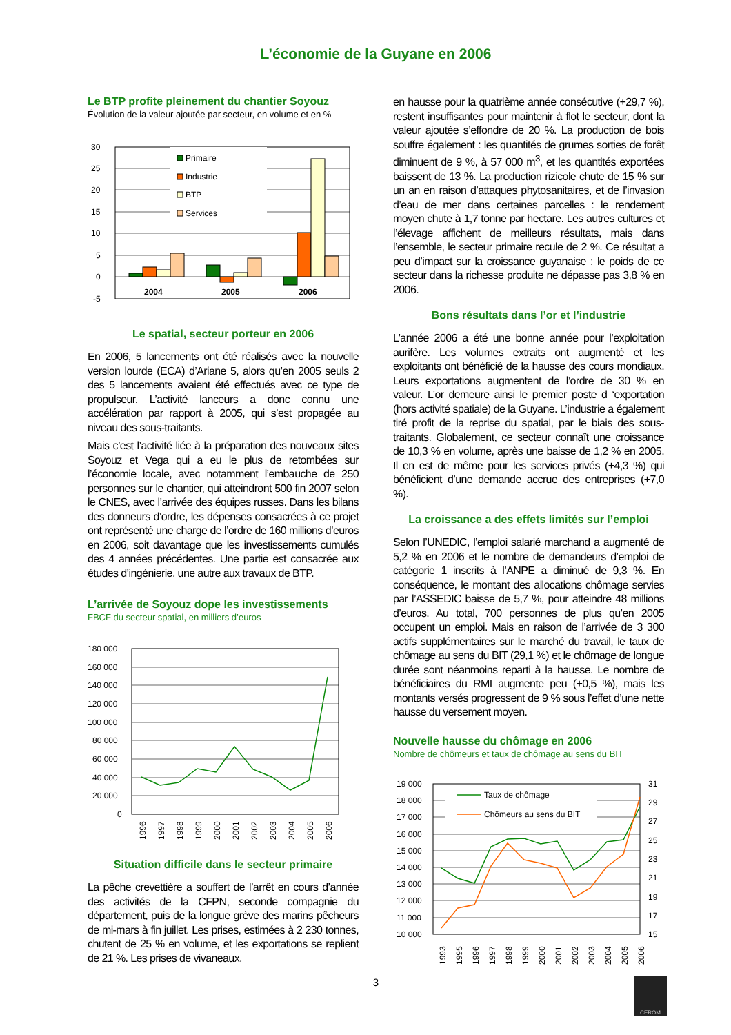L’économie de la Guyane en 2006
Le BTP profite pleinement du chantier Soyouz
Évolution de la valeur ajoutée par secteur, en volume et en %
30
25
20
15
10
5
0
-5
Primaire
Industrie
BTP
Services
2004
2005
2006
Le spatial, secteur porteur en 2006
En 2006, 5 lancements ont été réalisés avec la nouvelle version lourde (ECA) d’Ariane 5, alors qu’en 2005 seuls 2 des 5 lancements avaient été effectués avec ce type de propulseur. L’activité lanceurs a donc connu une accélération par rapport à 2005, qui s’est propagée au niveau des sous-traitants.
Mais c’est l’activité liée à la préparation des nouveaux sites Soyouz et Vega qui a eu le plus de retombées sur l’économie locale, avec notamment l’embauche de 250 personnes sur le chantier, qui atteindront 500 fin 2007 selon le CNES, avec l’arrivée des équipes russes. Dans les bilans des donneurs d’ordre, les dépenses consacrées à ce projet ont représenté une charge de l’ordre de 160 millions d’euros en 2006, soit davantage que les investissements cumulés des 4 années précédentes. Une partie est consacrée aux études d’ingénierie, une autre aux travaux de BTP.
L’arrivée de Soyouz dope les investissements
FBCF du secteur spatial, en milliers d’euros
180 000
160 000
140 000
120 000
100 000
80 000
60 000
40 000
20 000
0
1996
1997
1998
1999
2000
2001
2002
2003
2004
2005
2006
Situation difficile dans le secteur primaire
La pêche crevettière a souffert de l’arrêt en cours d’année des activités de la CFPN, seconde compagnie du département, puis de la longue grève des marins pêcheurs de mi-mars à fin juillet. Les prises, estimées à 2 230 tonnes, chutent de 25 % en volume, et les exportations se replient de 21 %. Les prises de vivaneaux,
en hausse pour la quatrième année consécutive (+29,7 %), restent insuffisantes pour maintenir à flot le secteur, dont la valeur ajoutée s’effondre de 20 %. La production de bois souffre également : les quantités de grumes sorties de forêt diminuent de 9 %, à 57 000 m<sup>3</sup>, et les quantités exportées baissent de 13 %. La production rizicole chute de 15 % sur un an en raison d’attaques phytosanitaires, et de l’invasion d’eau de mer dans certaines parcelles : le rendement moyen chute à 1,7 tonne par hectare. Les autres cultures et l’élevage affichent de meilleurs résultats, mais dans l’ensemble, le secteur primaire recule de 2 %. Ce résultat a peu d’impact sur la croissance guyanaise : le poids de ce secteur dans la richesse produite ne dépasse pas 3,8 % en 2006.
Bons résultats dans l’or et l’industrie
L’année 2006 a été une bonne année pour l’exploitation aurifère. Les volumes extraits ont augmenté et les exploitants ont bénéficié de la hausse des cours mondiaux. Leurs exportations augmentent de l’ordre de 30 % en valeur. L’or demeure ainsi le premier poste d ‘exportation (hors activité spatiale) de la Guyane. L’industrie a également tiré profit de la reprise du spatial, par le biais des sous-traitants. Globalement, ce secteur connaît une croissance de 10,3 % en volume, après une baisse de 1,2 % en 2005. Il en est de même pour les services privés (+4,3 %) qui bénéficient d’une demande accrue des entreprises (+7,0 %).
La croissance a des effets limités sur l’emploi
Selon l’UNEDIC, l’emploi salarié marchand a augmenté de 5,2 % en 2006 et le nombre de demandeurs d’emploi de catégorie 1 inscrits à l’ANPE a diminué de 9,3 %. En conséquence, le montant des allocations chômage servies par l’ASSEDIC baisse de 5,7 %, pour atteindre 48 millions d’euros. Au total, 700 personnes de plus qu’en 2005 occupent un emploi. Mais en raison de l’arrivée de 3 300 actifs supplémentaires sur le marché du travail, le taux de chômage au sens du BIT (29,1 %) et le chômage de longue durée sont néanmoins reparti à la hausse. Le nombre de bénéficiaires du RMI augmente peu (+0,5 %), mais les montants versés progressent de 9 % sous l’effet d’une nette hausse du versement moyen.
Nouvelle hausse du chômage en 2006
Nombre de chômeurs et taux de chômage au sens du BIT
19 000
18 000
17 000
16 000
15 000
14 000
13 000
12 000
11 000
10 000
31
29
27
25
23
21
19
17
15
Taux de chômage
Chômeurs au sens du BIT
1993
1995
1996
1997
1998
1999
2000
2001
2002
2003
2004
2005
2006
3
CEROM